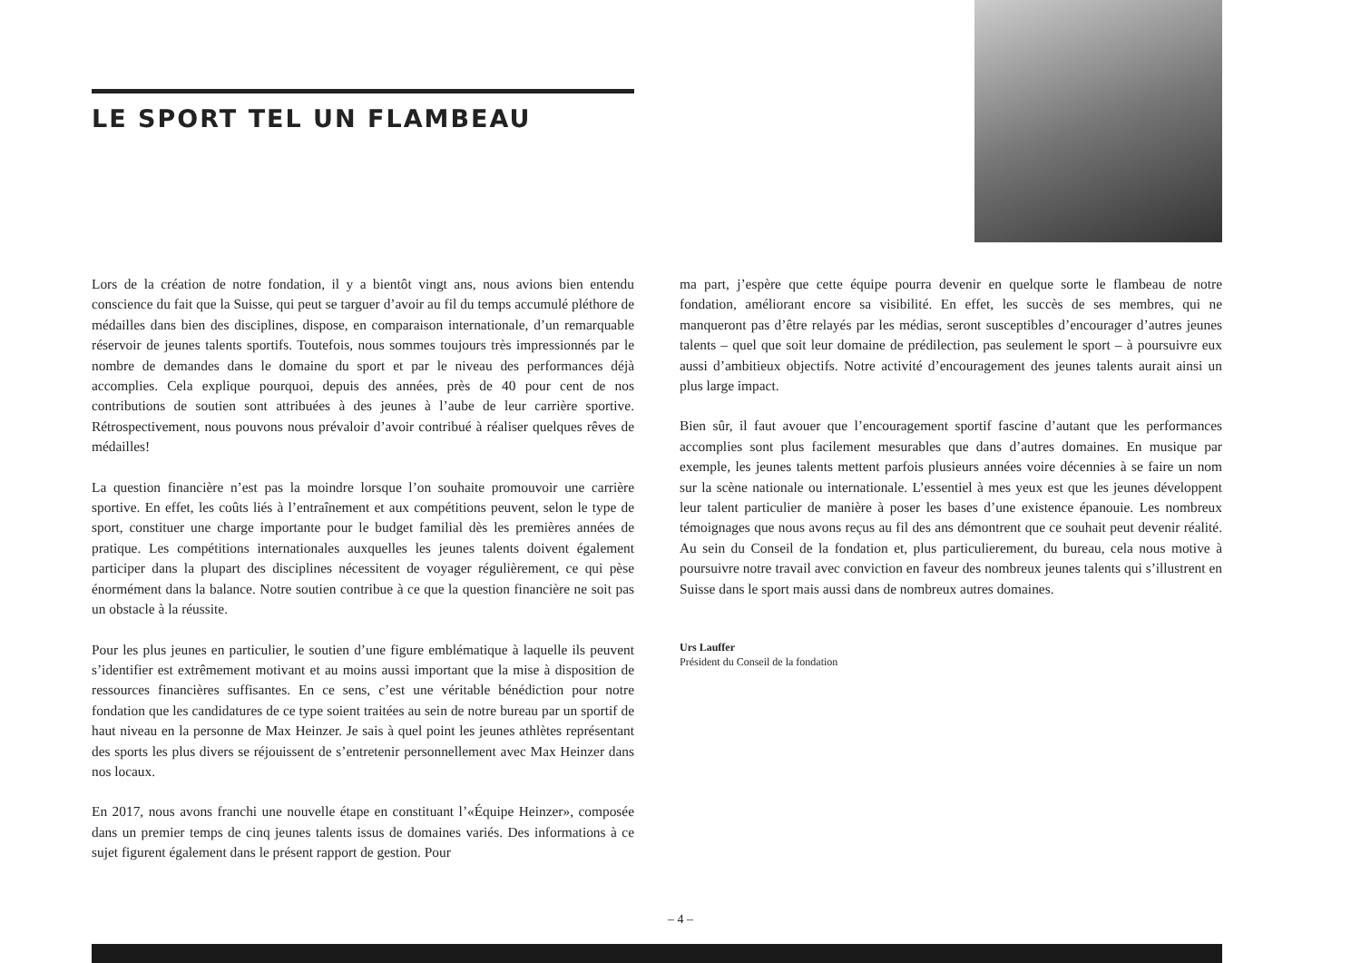LE SPORT TEL UN FLAMBEAU
Lors de la création de notre fondation, il y a bientôt vingt ans, nous avions bien entendu conscience du fait que la Suisse, qui peut se targuer d’avoir au fil du temps accumulé pléthore de médailles dans bien des disciplines, dispose, en comparaison internationale, d’un remarquable réservoir de jeunes talents sportifs. Toutefois, nous sommes toujours très impressionnés par le nombre de demandes dans le domaine du sport et par le niveau des performances déjà accomplies. Cela explique pourquoi, depuis des années, près de 40 pour cent de nos contributions de soutien sont attribuées à des jeunes à l’aube de leur carrière sportive. Rétrospectivement, nous pouvons nous prévaloir d’avoir contribué à réaliser quelques rêves de médailles!
La question financière n’est pas la moindre lorsque l’on souhaite promouvoir une carrière sportive. En effet, les coûts liés à l’entraînement et aux compétitions peuvent, selon le type de sport, constituer une charge importante pour le budget familial dès les premières années de pratique. Les compétitions internationales auxquelles les jeunes talents doivent également participer dans la plupart des disciplines nécessitent de voyager régulièrement, ce qui pèse énormément dans la balance. Notre soutien contribue à ce que la question financière ne soit pas un obstacle à la réussite.
Pour les plus jeunes en particulier, le soutien d’une figure emblématique à laquelle ils peuvent s’identifier est extrêmement motivant et au moins aussi important que la mise à disposition de ressources financières suffisantes. En ce sens, c’est une véritable bénédiction pour notre fondation que les candidatures de ce type soient traitées au sein de notre bureau par un sportif de haut niveau en la personne de Max Heinzer. Je sais à quel point les jeunes athlètes représentant des sports les plus divers se réjouissent de s’entretenir personnellement avec Max Heinzer dans nos locaux.
En 2017, nous avons franchi une nouvelle étape en constituant l’«Équipe Heinzer», composée dans un premier temps de cinq jeunes talents issus de domaines variés. Des informations à ce sujet figurent également dans le présent rapport de gestion. Pour
ma part, j’espère que cette équipe pourra devenir en quelque sorte le flambeau de notre fondation, améliorant encore sa visibilité. En effet, les succès de ses membres, qui ne manqueront pas d’être relayés par les médias, seront susceptibles d’encourager d’autres jeunes talents – quel que soit leur domaine de prédilection, pas seulement le sport – à poursuivre eux aussi d’ambitieux objectifs. Notre activité d’encouragement des jeunes talents aurait ainsi un plus large impact.
Bien sûr, il faut avouer que l’encouragement sportif fascine d’autant que les performances accomplies sont plus facilement mesurables que dans d’autres domaines. En musique par exemple, les jeunes talents mettent parfois plusieurs années voire décennies à se faire un nom sur la scène nationale ou internationale. L’essentiel à mes yeux est que les jeunes développent leur talent particulier de manière à poser les bases d’une existence épanouie. Les nombreux témoignages que nous avons reçus au fil des ans démontrent que ce souhait peut devenir réalité. Au sein du Conseil de la fondation et, plus particulierement, du bureau, cela nous motive à poursuivre notre travail avec conviction en faveur des nombreux jeunes talents qui s’illustrent en Suisse dans le sport mais aussi dans de nombreux autres domaines.
Urs Lauffer
Président du Conseil de la fondation
– 4 –